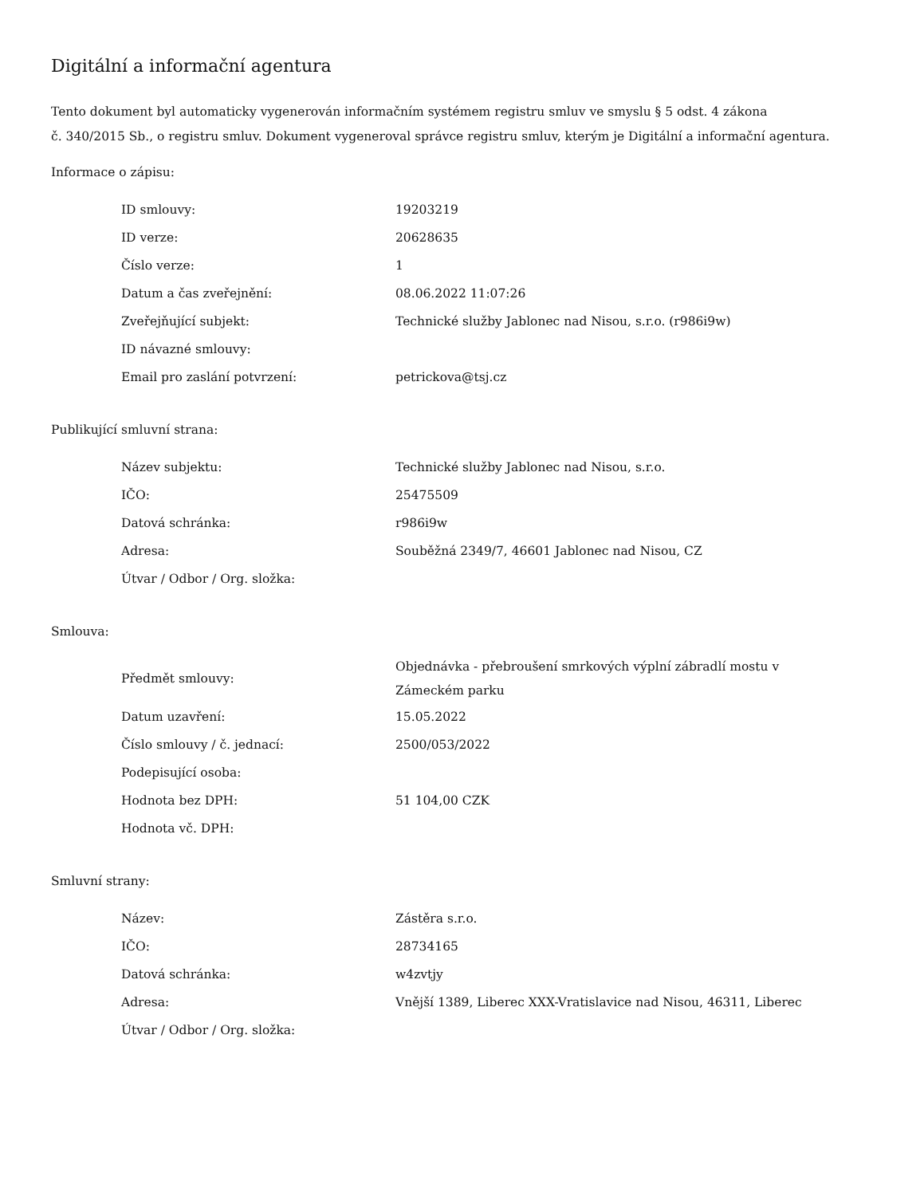Digitální a informační agentura
Tento dokument byl automaticky vygenerován informačním systémem registru smluv ve smyslu § 5 odst. 4 zákona
č. 340/2015 Sb., o registru smluv. Dokument vygeneroval správce registru smluv, kterým je Digitální a informační agentura.
Informace o zápisu:
| ID smlouvy: | 19203219 |
| ID verze: | 20628635 |
| Číslo verze: | 1 |
| Datum a čas zveřejnění: | 08.06.2022 11:07:26 |
| Zveřejňující subjekt: | Technické služby Jablonec nad Nisou, s.r.o. (r986i9w) |
| ID návazné smlouvy: | |
| Email pro zaslání potvrzení: | petrickova@tsj.cz |
Publikující smluvní strana:
| Název subjektu: | Technické služby Jablonec nad Nisou, s.r.o. |
| IČO: | 25475509 |
| Datová schránka: | r986i9w |
| Adresa: | Souběžná 2349/7, 46601 Jablonec nad Nisou, CZ |
| Útvar / Odbor / Org. složka: | |
Smlouva:
| Předmět smlouvy: | Objednávka - přebroušení smrkových výplní zábradlí mostu v Zámeckém parku |
| Datum uzavření: | 15.05.2022 |
| Číslo smlouvy / č. jednací: | 2500/053/2022 |
| Podepisující osoba: | |
| Hodnota bez DPH: | 51 104,00 CZK |
| Hodnota vč. DPH: | |
Smluvní strany:
| Název: | Zástěra s.r.o. |
| IČO: | 28734165 |
| Datová schránka: | w4zvtjy |
| Adresa: | Vnější 1389, Liberec XXX-Vratislavice nad Nisou, 46311, Liberec |
| Útvar / Odbor / Org. složka: | |